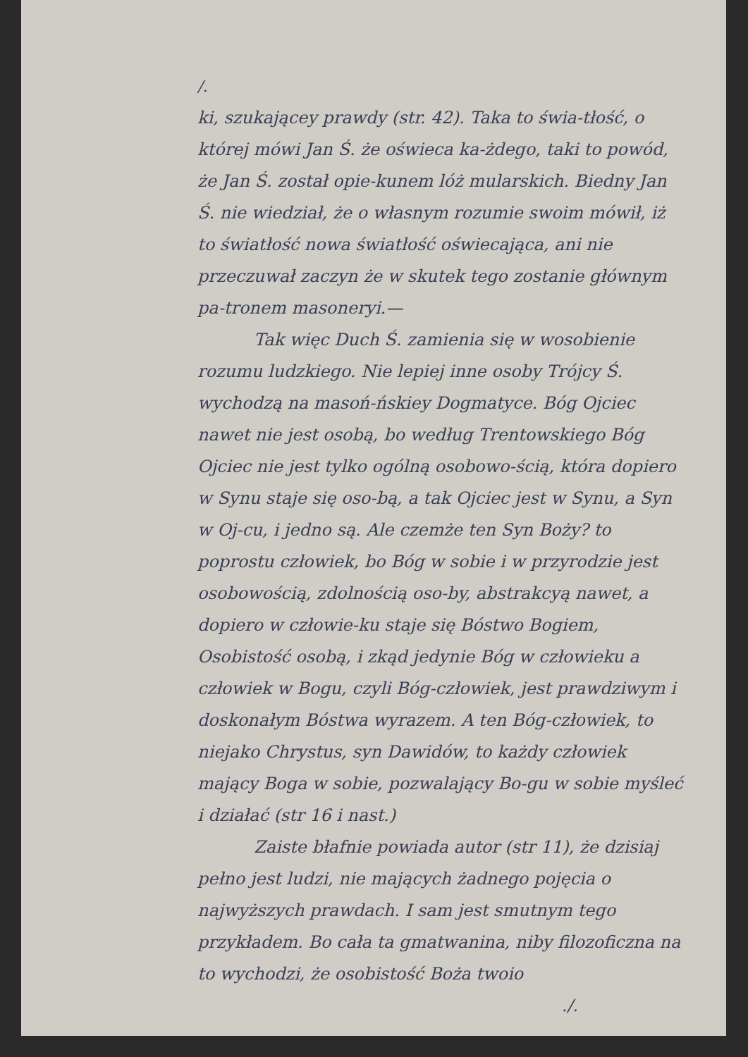/.
ki, szukającey prawdy (str. 42). Taka to świa-tłość, o której mówi Jan Ś. że oświeca ka-żdego, taki to powód, że Jan Ś. został opie-kunem lóż mularskich. Biedny Jan Ś. nie wiedział, że o własnym rozumie swoim mówił, iż to światłość nowa światłość oświecająca, ani nie przeczuwał zaczyn że w skutek tego zostanie głównym pa-tronem masoneryi.—
Tak więc Duch Ś. zamienia się w wosobienie rozumu ludzkiego. Nie lepiej inne osoby Trójcy Ś. wychodzą na masoń-ńskiey Dogmatyce. Bóg Ojciec nawet nie jest osobą, bo według Trentowskiego Bóg Ojciec nie jest tylko ogólną osobowo-ścią, która dopiero w Synu staje się oso-bą, a tak Ojciec jest w Synu, a Syn w Oj-cu, i jedno są. Ale czemże ten Syn Boży? to poprostu człowiek, bo Bóg w sobie i w przyrodzie jest osobowością, zdolnością oso-by, abstrakcyą nawet, a dopiero w człowie-ku staje się Bóstwo Bogiem, Osobistość osobą, i zkąd jedynie Bóg w człowieku a człowiek w Bogu, czyli Bóg-człowiek, jest prawdziwym i doskonałym Bóstwa wyrazem. A ten Bóg-człowiek, to niejako Chrystus, syn Dawidów, to każdy człowiek mający Boga w sobie, pozwalający Bo-gu w sobie myśleć i działać (str 16 i nast.)
Zaiste błafnie powiada autor (str 11), że dzisiaj pełno jest ludzi, nie mających żadnego pojęcia o najwyższych prawdach. I sam jest smutnym tego przykładem. Bo cała ta gmatwanina, niby filozoficzna na to wychodzi, że osobistość Boża twoio
./.